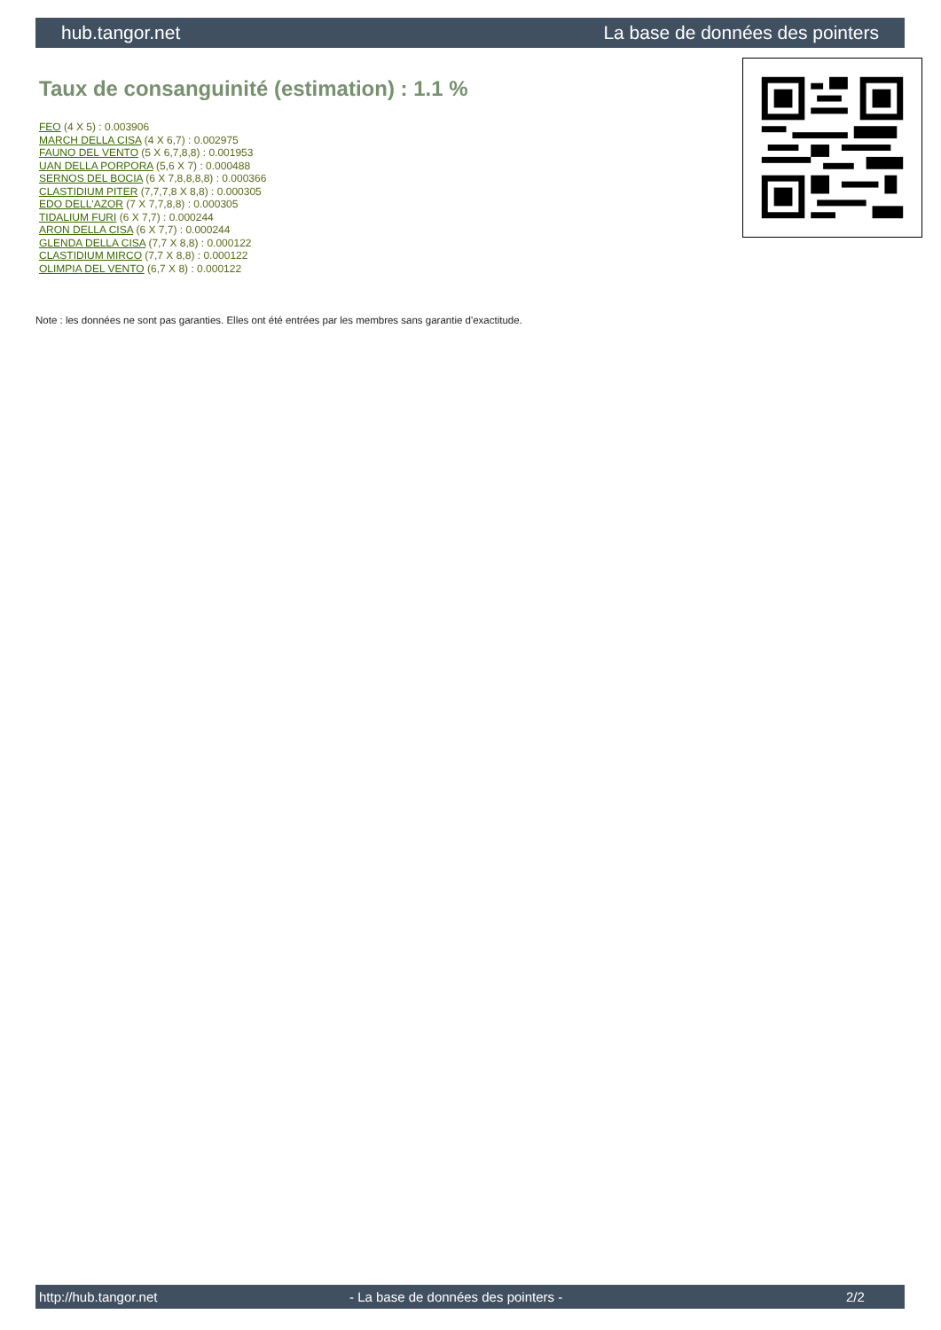hub.tangor.net La base de données des pointers
Taux de consanguinité (estimation) : 1.1 %
FEO (4 X 5) : 0.003906
MARCH DELLA CISA (4 X 6,7) : 0.002975
FAUNO DEL VENTO (5 X 6,7,8,8) : 0.001953
UAN DELLA PORPORA (5,6 X 7) : 0.000488
SERNOS DEL BOCIA (6 X 7,8,8,8,8) : 0.000366
CLASTIDIUM PITER (7,7,7,8 X 8,8) : 0.000305
EDO DELL'AZOR (7 X 7,7,8,8) : 0.000305
TIDALIUM FURI (6 X 7,7) : 0.000244
ARON DELLA CISA (6 X 7,7) : 0.000244
GLENDA DELLA CISA (7,7 X 8,8) : 0.000122
CLASTIDIUM MIRCO (7,7 X 8,8) : 0.000122
OLIMPIA DEL VENTO (6,7 X 8) : 0.000122
Note : les données ne sont pas garanties. Elles ont été entrées par les membres sans garantie d'exactitude.
http://hub.tangor.net - La base de données des pointers - 2/2